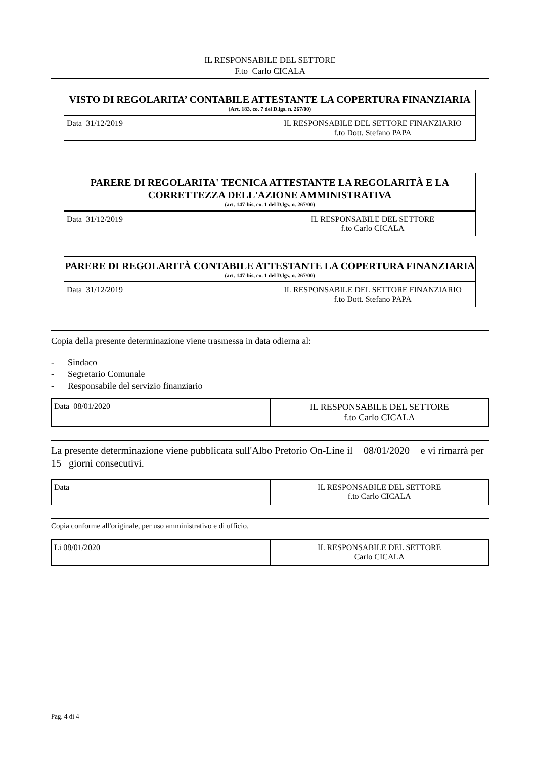IL RESPONSABILE DEL SETTORE
F.to Carlo CICALA
VISTO DI REGOLARITA’ CONTABILE ATTESTANTE LA COPERTURA FINANZIARIA
(Art. 183, co. 7 del D.lgs. n. 267/00)
| Data 31/12/2019 | IL RESPONSABILE DEL SETTORE FINANZIARIO f.to Dott. Stefano PAPA |
PARERE DI REGOLARITA' TECNICA ATTESTANTE LA REGOLARITÀ E LA CORRETTEZZA DELL'AZIONE AMMINISTRATIVA
(art. 147-bis, co. 1 del D.lgs. n. 267/00)
| Data 31/12/2019 | IL RESPONSABILE DEL SETTORE f.to Carlo CICALA |
PARERE DI REGOLARITÀ CONTABILE ATTESTANTE LA COPERTURA FINANZIARIA
(art. 147-bis, co. 1 del D.lgs. n. 267/00)
| Data 31/12/2019 | IL RESPONSABILE DEL SETTORE FINANZIARIO f.to Dott. Stefano PAPA |
Copia della presente determinazione viene trasmessa in data odierna al:
- Sindaco
- Segretario Comunale
- Responsabile del servizio finanziario
| Data 08/01/2020 | IL RESPONSABILE DEL SETTORE f.to Carlo CICALA |
La presente determinazione viene pubblicata sull'Albo Pretorio On-Line il 08/01/2020 e vi rimarrà per 15 giorni consecutivi.
| Data | IL RESPONSABILE DEL SETTORE f.to Carlo CICALA |
Copia conforme all'originale, per uso amministrativo e di ufficio.
| Li 08/01/2020 | IL RESPONSABILE DEL SETTORE Carlo CICALA |
Pag. 4 di 4